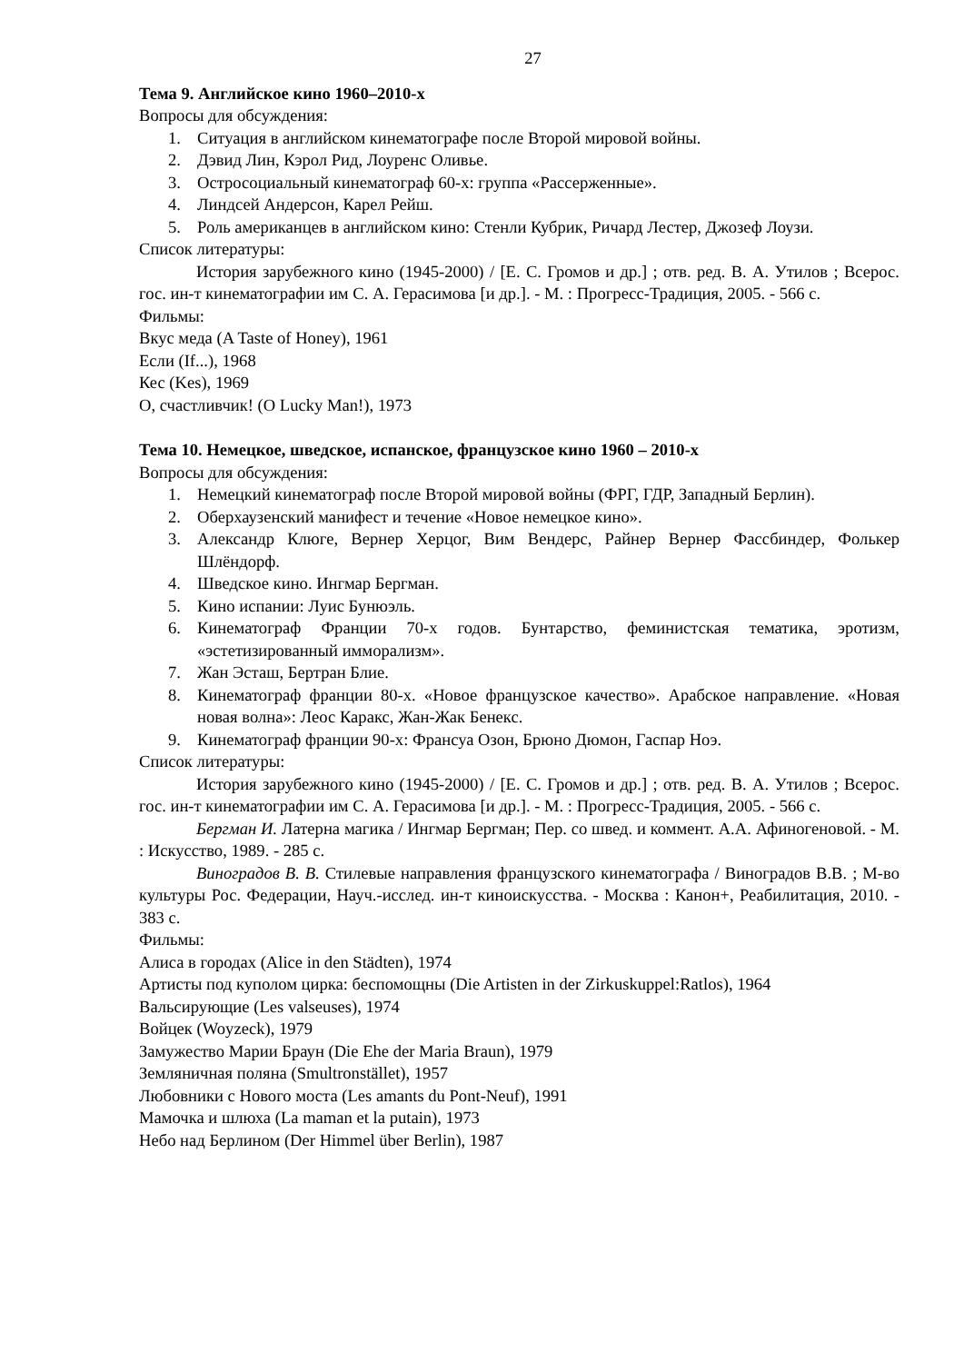27
Тема 9. Английское кино 1960–2010-х
Вопросы для обсуждения:
1. Ситуация в английском кинематографе после Второй мировой войны.
2. Дэвид Лин, Кэрол Рид, Лоуренс Оливье.
3. Остросоциальный кинематограф 60-х: группа «Рассерженные».
4. Линдсей Андерсон, Карел Рейш.
5. Роль американцев в английском кино: Стенли Кубрик, Ричард Лестер, Джозеф Лоузи.
Список литературы:
История зарубежного кино (1945-2000) / [Е. С. Громов и др.] ; отв. ред. В. А. Утилов ; Всерос. гос. ин-т кинематографии им С. А. Герасимова [и др.]. - М. : Прогресс-Традиция, 2005. - 566 с.
Фильмы:
Вкус меда (A Taste of Honey), 1961
Если (If...), 1968
Кес (Kes), 1969
О, счастливчик! (O Lucky Man!), 1973
Тема 10. Немецкое, шведское, испанское, французское кино 1960 – 2010-х
Вопросы для обсуждения:
1. Немецкий кинематограф после Второй мировой войны (ФРГ, ГДР, Западный Берлин).
2. Оберхаузенский манифест и течение «Новое немецкое кино».
3. Александр Клюге, Вернер Херцог, Вим Вендерс, Райнер Вернер Фассбиндер, Фолькер Шлёндорф.
4. Шведское кино. Ингмар Бергман.
5. Кино испании: Луис Бунюэль.
6. Кинематограф Франции 70-х годов. Бунтарство, феминистская тематика, эротизм, «эстетизированный имморализм».
7. Жан Эсташ, Бертран Блие.
8. Кинематограф франции 80-х. «Новое французское качество». Арабское направление. «Новая новая волна»: Леос Каракс, Жан-Жак Бенекс.
9. Кинематограф франции 90-х: Франсуа Озон, Брюно Дюмон, Гаспар Ноэ.
Список литературы:
История зарубежного кино (1945-2000) / [Е. С. Громов и др.] ; отв. ред. В. А. Утилов ; Всерос. гос. ин-т кинематографии им С. А. Герасимова [и др.]. - М. : Прогресс-Традиция, 2005. - 566 с.
Бергман И. Латерна магика / Ингмар Бергман; Пер. со швед. и коммент. А.А. Афиногеновой. - М. : Искусство, 1989. - 285 с.
Виноградов В. В. Стилевые направления французского кинематографа / Виноградов В.В. ; М-во культуры Рос. Федерации, Науч.-исслед. ин-т киноискусства. - Москва : Канон+, Реабилитация, 2010. - 383 с.
Фильмы:
Алиса в городах (Alice in den Städten), 1974
Артисты под куполом цирка: беспомощны (Die Artisten in der Zirkuskuppel:Ratlos), 1964
Вальсирующие (Les valseuses), 1974
Войцек (Woyzeck), 1979
Замужество Марии Браун (Die Ehe der Maria Braun), 1979
Земляничная поляна (Smultronstället), 1957
Любовники с Нового моста (Les amants du Pont-Neuf), 1991
Мамочка и шлюха (La maman et la putain), 1973
Небо над Берлином (Der Himmel über Berlin), 1987